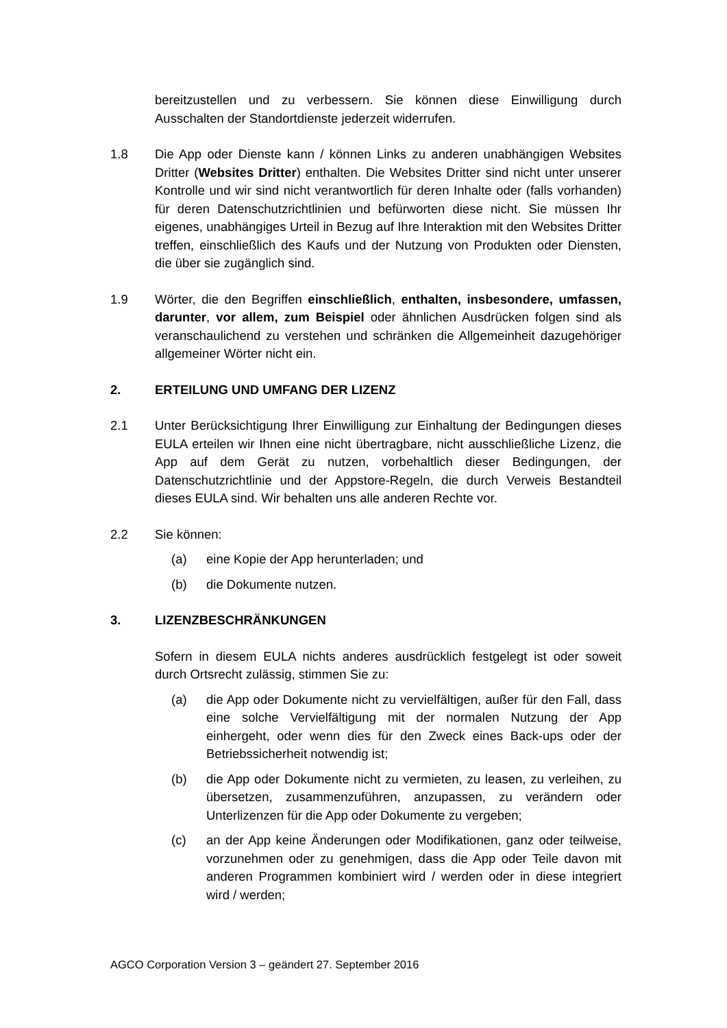bereitzustellen und zu verbessern. Sie können diese Einwilligung durch Ausschalten der Standortdienste jederzeit widerrufen.
1.8 Die App oder Dienste kann / können Links zu anderen unabhängigen Websites Dritter (Websites Dritter) enthalten. Die Websites Dritter sind nicht unter unserer Kontrolle und wir sind nicht verantwortlich für deren Inhalte oder (falls vorhanden) für deren Datenschutzrichtlinien und befürworten diese nicht. Sie müssen Ihr eigenes, unabhängiges Urteil in Bezug auf Ihre Interaktion mit den Websites Dritter treffen, einschließlich des Kaufs und der Nutzung von Produkten oder Diensten, die über sie zugänglich sind.
1.9 Wörter, die den Begriffen einschließlich, enthalten, insbesondere, umfassen, darunter, vor allem, zum Beispiel oder ähnlichen Ausdrücken folgen sind als veranschaulichend zu verstehen und schränken die Allgemeinheit dazugehöriger allgemeiner Wörter nicht ein.
2. ERTEILUNG UND UMFANG DER LIZENZ
2.1 Unter Berücksichtigung Ihrer Einwilligung zur Einhaltung der Bedingungen dieses EULA erteilen wir Ihnen eine nicht übertragbare, nicht ausschließliche Lizenz, die App auf dem Gerät zu nutzen, vorbehaltlich dieser Bedingungen, der Datenschutzrichtlinie und der Appstore-Regeln, die durch Verweis Bestandteil dieses EULA sind. Wir behalten uns alle anderen Rechte vor.
2.2 Sie können:
(a) eine Kopie der App herunterladen; und
(b) die Dokumente nutzen.
3. LIZENZBESCHRÄNKUNGEN
Sofern in diesem EULA nichts anderes ausdrücklich festgelegt ist oder soweit durch Ortsrecht zulässig, stimmen Sie zu:
(a) die App oder Dokumente nicht zu vervielfältigen, außer für den Fall, dass eine solche Vervielfältigung mit der normalen Nutzung der App einhergeht, oder wenn dies für den Zweck eines Back-ups oder der Betriebssicherheit notwendig ist;
(b) die App oder Dokumente nicht zu vermieten, zu leasen, zu verleihen, zu übersetzen, zusammenzuführen, anzupassen, zu verändern oder Unterlizenzen für die App oder Dokumente zu vergeben;
(c) an der App keine Änderungen oder Modifikationen, ganz oder teilweise, vorzunehmen oder zu genehmigen, dass die App oder Teile davon mit anderen Programmen kombiniert wird / werden oder in diese integriert wird / werden;
AGCO Corporation Version 3 – geändert 27. September 2016